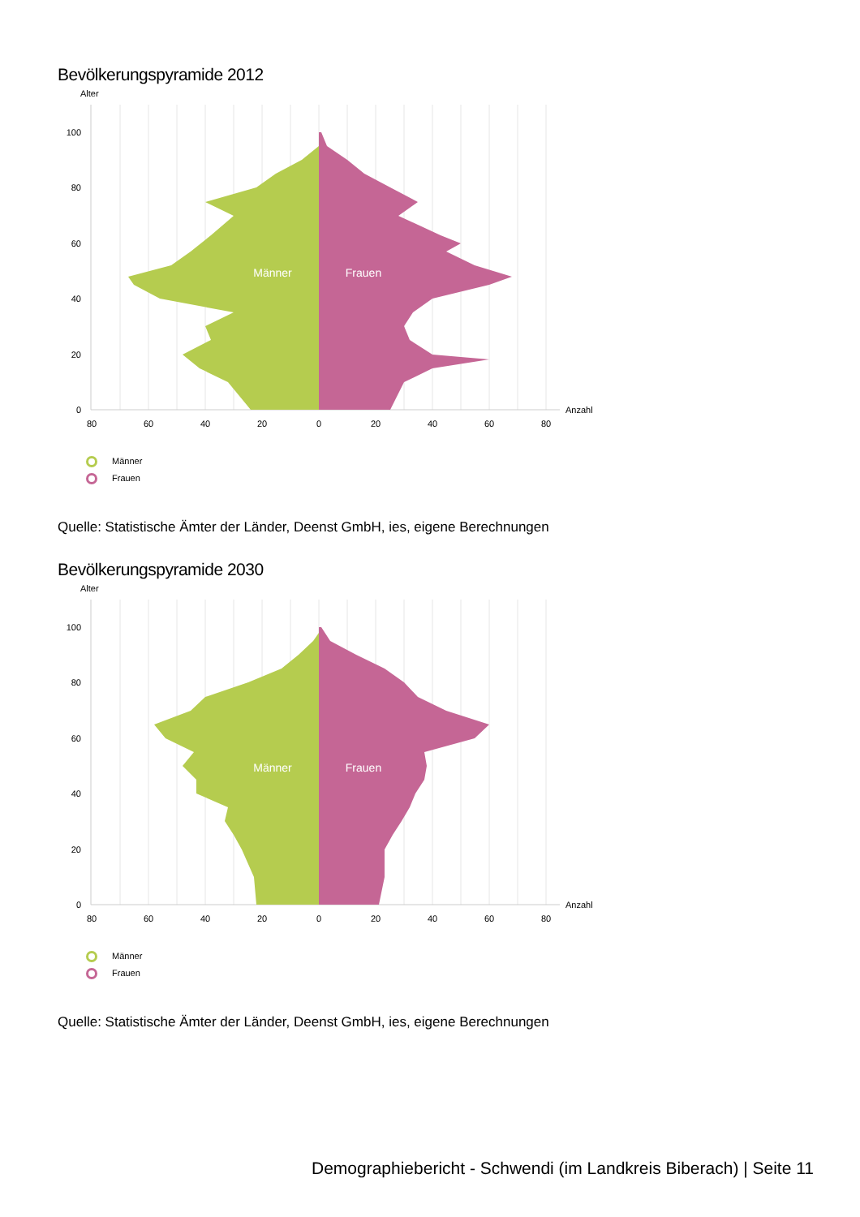Bevölkerungspyramide 2012
Männer
Frauen
Alter
0
20
40
60
80
100
Anzahl
80
60
40
20
0
20
40
60
80
Männer
Frauen
Quelle: Statistische Ämter der Länder, Deenst GmbH, ies, eigene Berechnungen
Bevölkerungspyramide 2030
Männer
Frauen
Alter
0
20
40
60
80
100
Anzahl
80
60
40
20
0
20
40
60
80
Männer
Frauen
Quelle: Statistische Ämter der Länder, Deenst GmbH, ies, eigene Berechnungen
Demographiebericht - Schwendi (im Landkreis Biberach) | Seite 11